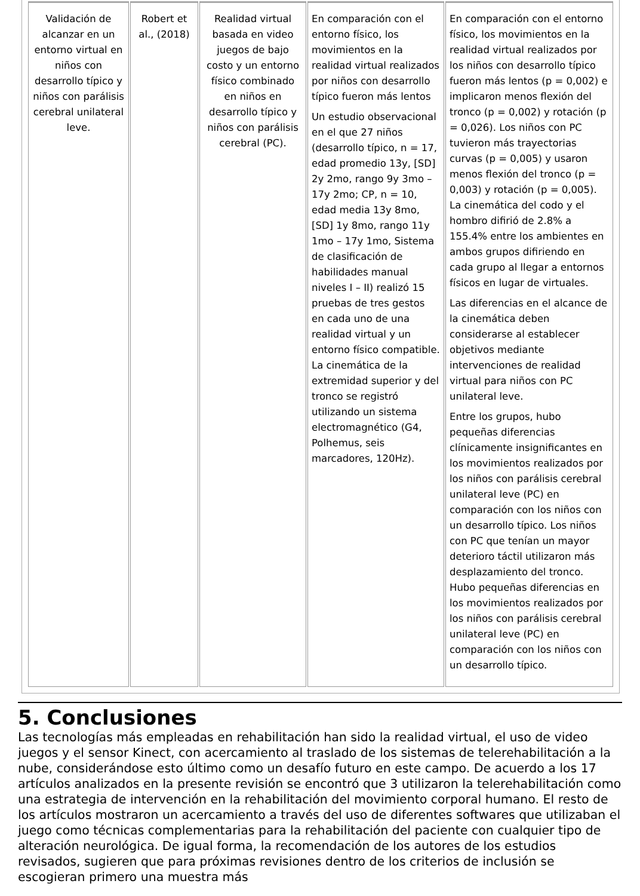| Validación de alcanzar en un entorno virtual en niños con desarrollo típico y niños con parálisis cerebral unilateral leve. | Robert et al., (2018) | Realidad virtual basada en video juegos de bajo costo y un entorno físico combinado en niños en desarrollo típico y niños con parálisis cerebral (PC). | En comparación con el entorno físico, los movimientos en la realidad virtual realizados por niños con desarrollo típico fueron más lentos Un estudio observacional en el que 27 niños (desarrollo típico, n = 17, edad promedio 13y, [SD] 2y 2mo, rango 9y 3mo – 17y 2mo; CP, n = 10, edad media 13y 8mo, [SD] 1y 8mo, rango 11y 1mo – 17y 1mo, Sistema de clasificación de habilidades manual niveles I – II) realizó 15 pruebas de tres gestos en cada uno de una realidad virtual y un entorno físico compatible. La cinemática de la extremidad superior y del tronco se registró utilizando un sistema electromagnético (G4, Polhemus, seis marcadores, 120Hz). | En comparación con el entorno físico, los movimientos en la realidad virtual realizados por los niños con desarrollo típico fueron más lentos (p = 0,002) e implicaron menos flexión del tronco (p = 0,002) y rotación (p = 0,026). Los niños con PC tuvieron más trayectorias curvas (p = 0,005) y usaron menos flexión del tronco (p = 0,003) y rotación (p = 0,005). La cinemática del codo y el hombro difirió de 2.8% a 155.4% entre los ambientes en ambos grupos difiriendo en cada grupo al llegar a entornos físicos en lugar de virtuales. Las diferencias en el alcance de la cinemática deben considerarse al establecer objetivos mediante intervenciones de realidad virtual para niños con PC unilateral leve. Entre los grupos, hubo pequeñas diferencias clínicamente insignificantes en los movimientos realizados por los niños con parálisis cerebral unilateral leve (PC) en comparación con los niños con un desarrollo típico. Los niños con PC que tenían un mayor deterioro táctil utilizaron más desplazamiento del tronco. Hubo pequeñas diferencias en los movimientos realizados por los niños con parálisis cerebral unilateral leve (PC) en comparación con los niños con un desarrollo típico. |
5. Conclusiones
Las tecnologías más empleadas en rehabilitación han sido la realidad virtual, el uso de video juegos y el sensor Kinect, con acercamiento al traslado de los sistemas de telerehabilitación a la nube, considerándose esto último como un desafío futuro en este campo. De acuerdo a los 17 artículos analizados en la presente revisión se encontró que 3 utilizaron la telerehabilitación como una estrategia de intervención en la rehabilitación del movimiento corporal humano. El resto de los artículos mostraron un acercamiento a través del uso de diferentes softwares que utilizaban el juego como técnicas complementarias para la rehabilitación del paciente con cualquier tipo de alteración neurológica. De igual forma, la recomendación de los autores de los estudios revisados, sugieren que para próximas revisiones dentro de los criterios de inclusión se escogieran primero una muestra más